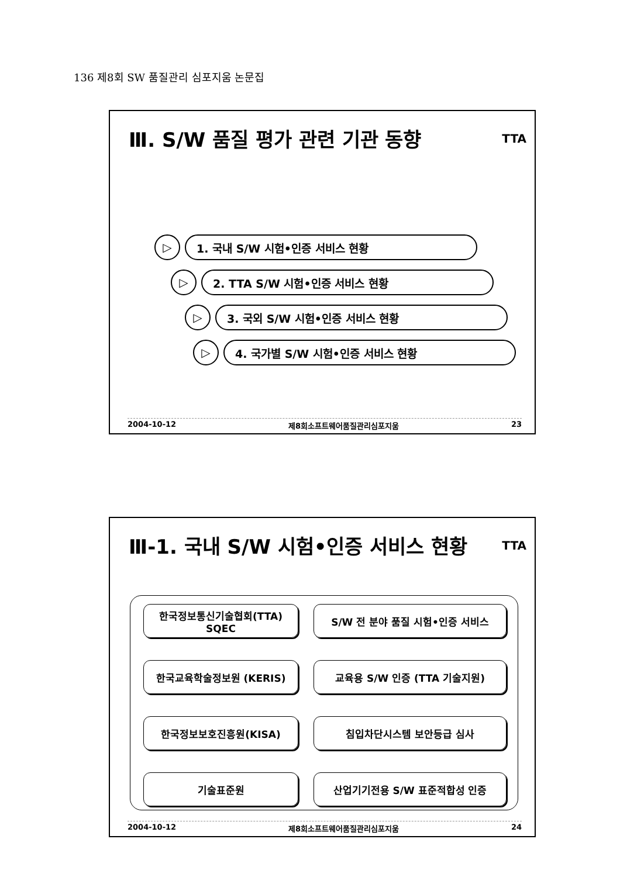136 제8회 SW 품질관리 심포지움 논문집
Ⅲ. S/W 품질 평가 관련 기관 동향 TTA
▷ 1. 국내 S/W 시험•인증 서비스 현황
▷ 2. TTA S/W 시험•인증 서비스 현황
▷ 3. 국외 S/W 시험•인증 서비스 현황
▷ 4. 국가별 S/W 시험•인증 서비스 현황
2004-10-12 제8회소프트웨어품질관리심포지움 23
Ⅲ-1. 국내 S/W 시험•인증 서비스 현황 TTA
한국정보통신기술협회(TTA)
SQEC
S/W 전 분야 품질 시험•인증 서비스
한국교육학술정보원 (KERIS)
교육용 S/W 인증 (TTA 기술지원)
한국정보보호진흥원(KISA)
침입차단시스템 보안등급 심사
기술표준원
산업기기전용 S/W 표준적합성 인증
2004-10-12 제8회소프트웨어품질관리심포지움 24